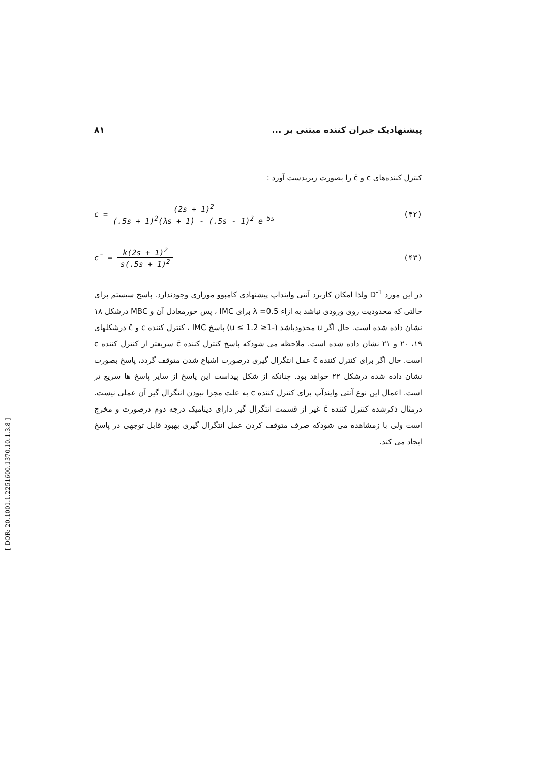پیشنهادیک جبران کننده مبتنی بر ... ۸۱
کنترل کننده‌های c و c̄ را بصورت زیربدست آورد :
c = (2s + 1)<sup>2</sup> (.5s + 1)<sup>2</sup>(λs + 1) - (.5s - 1)<sup>2</sup> e<sup>-5s</sup> (۴۲)
c̄ = k(2s + 1)<sup>2</sup> s(.5s + 1)<sup>2</sup> (۴۳)
در این مورد D<sup>-1</sup> ولذا امکان کاربرد آنتی واینداپ پیشنهادی کامپوو موراری وجودندارد. پاسخ سیستم برای حالتی که محدودیت روی ورودی نباشد به ازاء λ =0.5 برای IMC ، پس خورمعادل آن و MBC درشکل ۱۸ نشان داده شده است. حال اگر u محدودباشد (-1≤ u ≤ 1.2) پاسخ IMC ، کنترل کننده c و c̄ درشکلهای ۱۹، ۲۰ و ۲۱ نشان داده شده است. ملاحظه می شودکه پاسخ کنترل کننده c̄ سریعتر از کنترل کننده c است. حال اگر برای کنترل کننده c̄ عمل انتگرال گیری درصورت اشباع شدن متوقف گردد، پاسخ بصورت نشان داده شده درشکل ۲۲ خواهد بود. چنانکه از شکل پیداست این پاسخ از سایر پاسخ ها سریع تر است. اعمال این نوع آنتی وایندآپ برای کنترل کننده c به علت مجزا نبودن انتگرال گیر آن عملی نیست. درمثال ذکرشده کنترل کننده c̄ غیر از قسمت انتگرال گیر دارای دینامیک درجه دوم درصورت و مخرج است ولی با زمشاهده می شودکه صرف متوقف کردن عمل انتگرال گیری بهبود قابل توجهی در پاسخ ایجاد می کند.
[ DOR: 20.1001.1.2251600.1370.10.1.3.8 ]